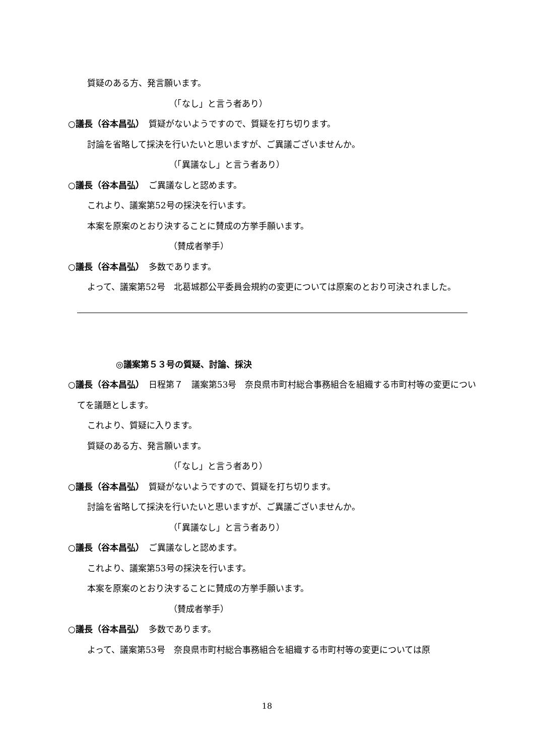質疑のある方、発言願います。
（「なし」と言う者あり）
○議長（谷本昌弘）　質疑がないようですので、質疑を打ち切ります。
討論を省略して採決を行いたいと思いますが、ご異議ございませんか。
（「異議なし」と言う者あり）
○議長（谷本昌弘）　ご異議なしと認めます。
これより、議案第52号の採決を行います。
本案を原案のとおり決することに賛成の方挙手願います。
（賛成者挙手）
○議長（谷本昌弘）　多数であります。
よって、議案第52号　北葛城郡公平委員会規約の変更については原案のとおり可決されました。
◎議案第５３号の質疑、討論、採決
○議長（谷本昌弘）　日程第７　議案第53号　奈良県市町村総合事務組合を組織する市町村等の変更についてを議題とします。
これより、質疑に入ります。
質疑のある方、発言願います。
（「なし」と言う者あり）
○議長（谷本昌弘）　質疑がないようですので、質疑を打ち切ります。
討論を省略して採決を行いたいと思いますが、ご異議ございませんか。
（「異議なし」と言う者あり）
○議長（谷本昌弘）　ご異議なしと認めます。
これより、議案第53号の採決を行います。
本案を原案のとおり決することに賛成の方挙手願います。
（賛成者挙手）
○議長（谷本昌弘）　多数であります。
よって、議案第53号　奈良県市町村総合事務組合を組織する市町村等の変更については原
18